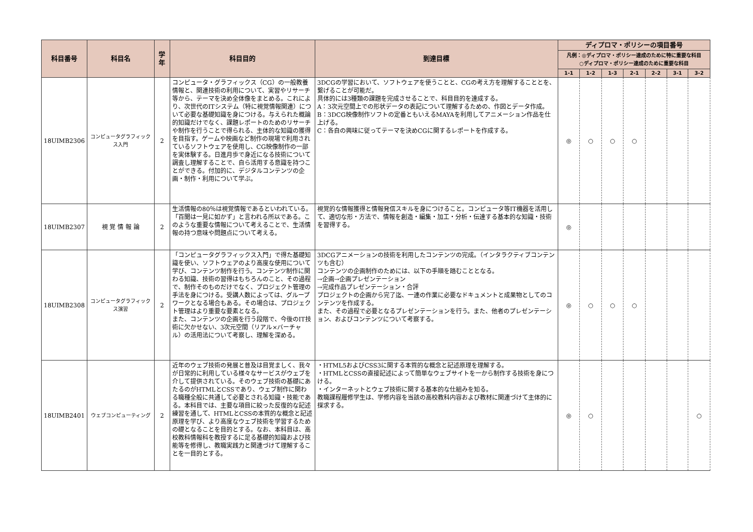| 科目番号 | 科目名 | 学年 | 科目目的 | 到達目標 | ディプロマ・ポリシーの項目番号 | | | | | | |
| --- | --- | --- | --- | --- | --- | --- | --- | --- | --- | --- | --- |
| | | | | | 凡例：◎ディプロマ・ポリシー達成のために特に重要な科目 ○ディプロマ・ポリシー達成のために重要な科目 | | | | | | |
| | | | | | 1-1 | 1-2 | 1-3 | 2-1 | 2-2 | 3-1 | 3-2 |
| 18UIMB2306 | コンピュータグラフィックス入門 | 2 | コンピュータ・グラフィックス（CG）の一般教養情報と、関連技術の利用について、実習やリサーチ等から、テーマを決め全体像をまとめる。これにより、次世代のITシステム（特に視覚情報関連）について必要な基礎知識を身につける。与えられた概論的知識だけでなく、課題レポートのためのリサーチや制作を行うことで得られる、主体的な知識の獲得を目指す。ゲームや映画など制作の現場で利用されているソフトウェアを使用し、CG映像制作の一部を実体験する。日進月歩で身近になる技術について調査し理解することで、自ら活用する意識を持つことができる。付加的に、デジタルコンテンツの企画・制作・利用について学ぶ。 | 3DCGの学習において、ソフトウェアを使うことと、CGの考え方を理解することとを、繋げることが可能だ。 具体的には3種類の課題を完成させることで、科目目的を達成する。 A：3次元空間上での形状データの表記について理解するための、作図とデータ作成。 B：3DCG映像制作ソフトの定番ともいえるMAYAを利用してアニメーション作品を仕上げる。 C：各自の興味に従ってテーマを決めCGに関するレポートを作成する。 | ◎ | ○ | ○ | ○ | | | |
| 18UIMB2307 | 視 覚 情 報 論 | 2 | 生活情報の80％は視覚情報であるといわれている。「百聞は一見に如かず」と言われる所以である。このような重要な情報について考えることで、生活情報の持つ意味や問題点について考える。 | 視覚的な情報獲得と情報発信スキルを身につけること。コンピュータ等IT機器を活用して、適切な形・方法で、情報を創造・編集・加工・分析・伝達する基本的な知識・技術を習得する。 | ◎ | | | | | | |
| 18UIMB2308 | コンピュータグラフィックス演習 | 2 | 「コンピュータグラフィックス入門」で得た基礎知識を使い、ソフトウェアのより高度な使用について学び、コンテンツ制作を行う。コンテンツ制作に関わる知識、技術の習得はもちろんのこと、その過程で、制作そのものだけでなく、プロジェクト管理の手法を身につける。受講人数によっては、グループワークとなる場合もある。その場合は、プロジェクト管理はより重要な要素となる。 また、コンテンツの企画を行う段階で、今後のIT技術に欠かせない、3次元空間（リアル×バーチャル）の活用法について考察し、理解を深める。 | 3DCGアニメーションの技術を利用したコンテンツの完成。（インタラクティブコンテンツも含む） コンテンツの企画制作のためには、以下の手順を踏むこととなる。 →企画→企画プレゼンテーション →完成作品プレゼンテーション・合評 プロジェクトの企画から完了迄、一連の作業に必要なドキュメントと成果物としてのコンテンツを作成する。 また、その過程で必要となるプレゼンテーションを行う。また、他者のプレゼンテーション、およびコンテンツについて考察する。 | ◎ | ○ | ○ | ○ | | | |
| 18UIMB2401 | ウェブコンピューティング | 2 | 近年のウェブ技術の発展と普及は目覚ましく、我々が日常的に利用している様々なサービスがウェブを介して提供されている。そのウェブ技術の基礎にあたるのがHTMLとCSSであり、ウェブ制作に関わる職種全般に共通して必要とされる知識・技能である。本科目では、主要な項目に絞った反復的な記述練習を通して、HTMLとCSSの本質的な概念と記述原理を学び、より高度なウェブ技術を学習するための礎となることを目的とする。なお、本科目は、高校教科情報科を教授するに足る基礎的知識および技能等を修得し、教職実践力と関連づけて理解することを一目的とする。 | ・HTML5およびCSS3に関する本質的な概念と記述原理を理解する。 ・HTMLとCSSの直接記述によって簡単なウェブサイトを一から制作する技術を身につける。 ・インターネットとウェブ技術に関する基本的な仕組みを知る。 教職課程履修学生は、学修内容を当該の高校教科内容および教材に関連づけて主体的に探求する。 | ◎ | ○ | | | | | ○ |